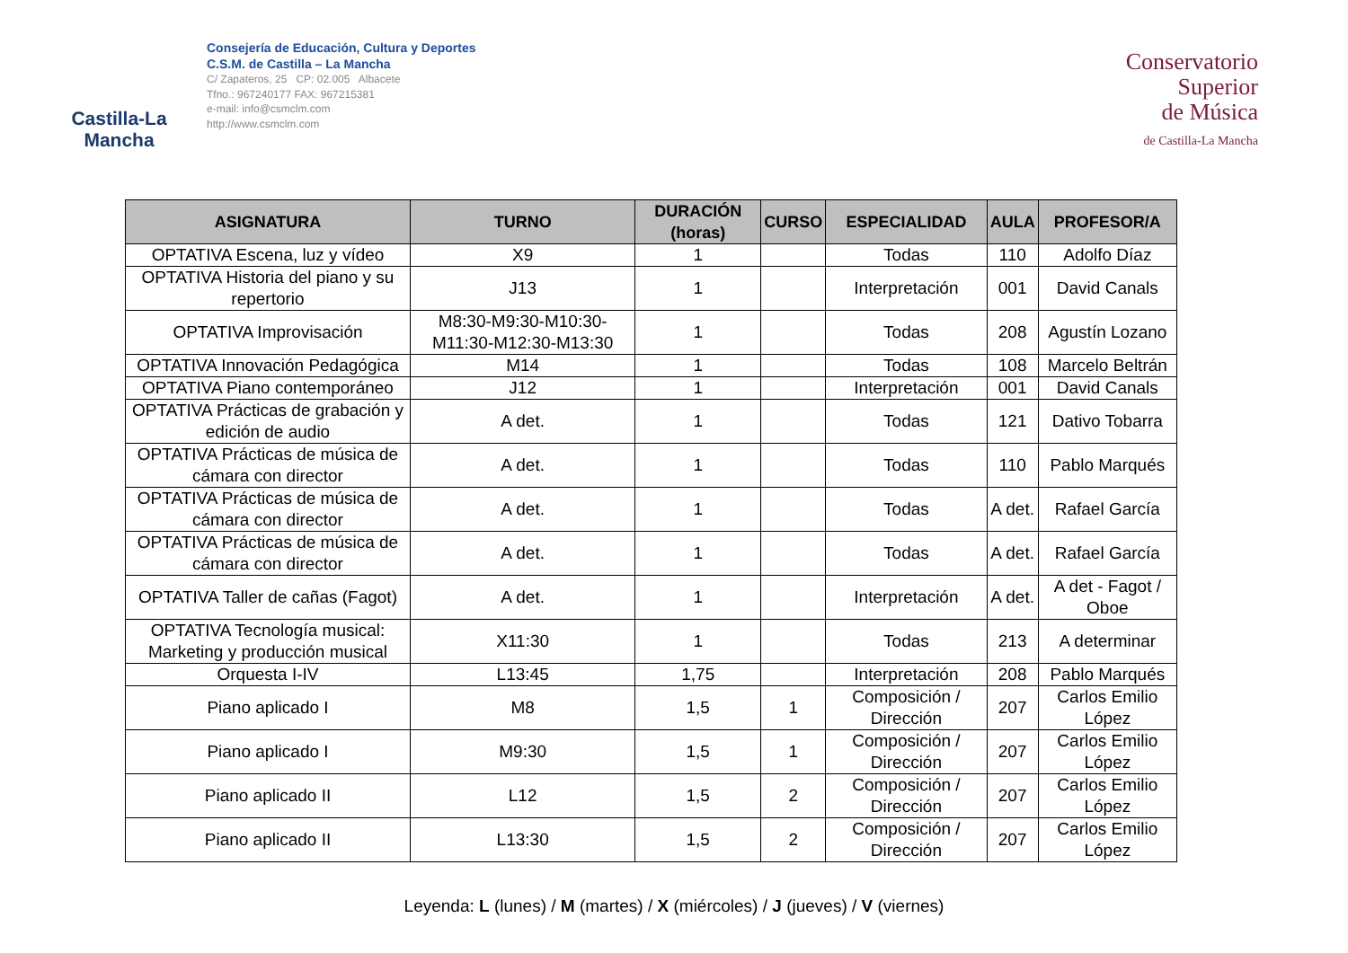Castilla-La Mancha
Consejería de Educación, Cultura y Deportes
C.S.M. de Castilla – La Mancha
C/ Zapateros, 25 CP: 02.005 Albacete
Tfno.: 967240177 FAX: 967215381
e-mail: info@csmclm.com
http://www.csmclm.com
Conservatorio
Superior
de Música
de Castilla-La Mancha
| ASIGNATURA | TURNO | DURACIÓN (horas) | CURSO | ESPECIALIDAD | AULA | PROFESOR/A |
| --- | --- | --- | --- | --- | --- | --- |
| OPTATIVA Escena, luz y vídeo | X9 | 1 | | Todas | 110 | Adolfo Díaz |
| OPTATIVA Historia del piano y su repertorio | J13 | 1 | | Interpretación | 001 | David Canals |
| OPTATIVA Improvisación | M8:30-M9:30-M10:30-M11:30-M12:30-M13:30 | 1 | | Todas | 208 | Agustín Lozano |
| OPTATIVA Innovación Pedagógica | M14 | 1 | | Todas | 108 | Marcelo Beltrán |
| OPTATIVA Piano contemporáneo | J12 | 1 | | Interpretación | 001 | David Canals |
| OPTATIVA Prácticas de grabación y edición de audio | A det. | 1 | | Todas | 121 | Dativo Tobarra |
| OPTATIVA Prácticas de música de cámara con director | A det. | 1 | | Todas | 110 | Pablo Marqués |
| OPTATIVA Prácticas de música de cámara con director | A det. | 1 | | Todas | A det. | Rafael García |
| OPTATIVA Prácticas de música de cámara con director | A det. | 1 | | Todas | A det. | Rafael García |
| OPTATIVA Taller de cañas (Fagot) | A det. | 1 | | Interpretación | A det. | A det - Fagot / Oboe |
| OPTATIVA Tecnología musical: Marketing y producción musical | X11:30 | 1 | | Todas | 213 | A determinar |
| Orquesta I-IV | L13:45 | 1,75 | | Interpretación | 208 | Pablo Marqués |
| Piano aplicado I | M8 | 1,5 | 1 | Composición / Dirección | 207 | Carlos Emilio López |
| Piano aplicado I | M9:30 | 1,5 | 1 | Composición / Dirección | 207 | Carlos Emilio López |
| Piano aplicado II | L12 | 1,5 | 2 | Composición / Dirección | 207 | Carlos Emilio López |
| Piano aplicado II | L13:30 | 1,5 | 2 | Composición / Dirección | 207 | Carlos Emilio López |
Leyenda: L (lunes) / M (martes) / X (miércoles) / J (jueves) / V (viernes)